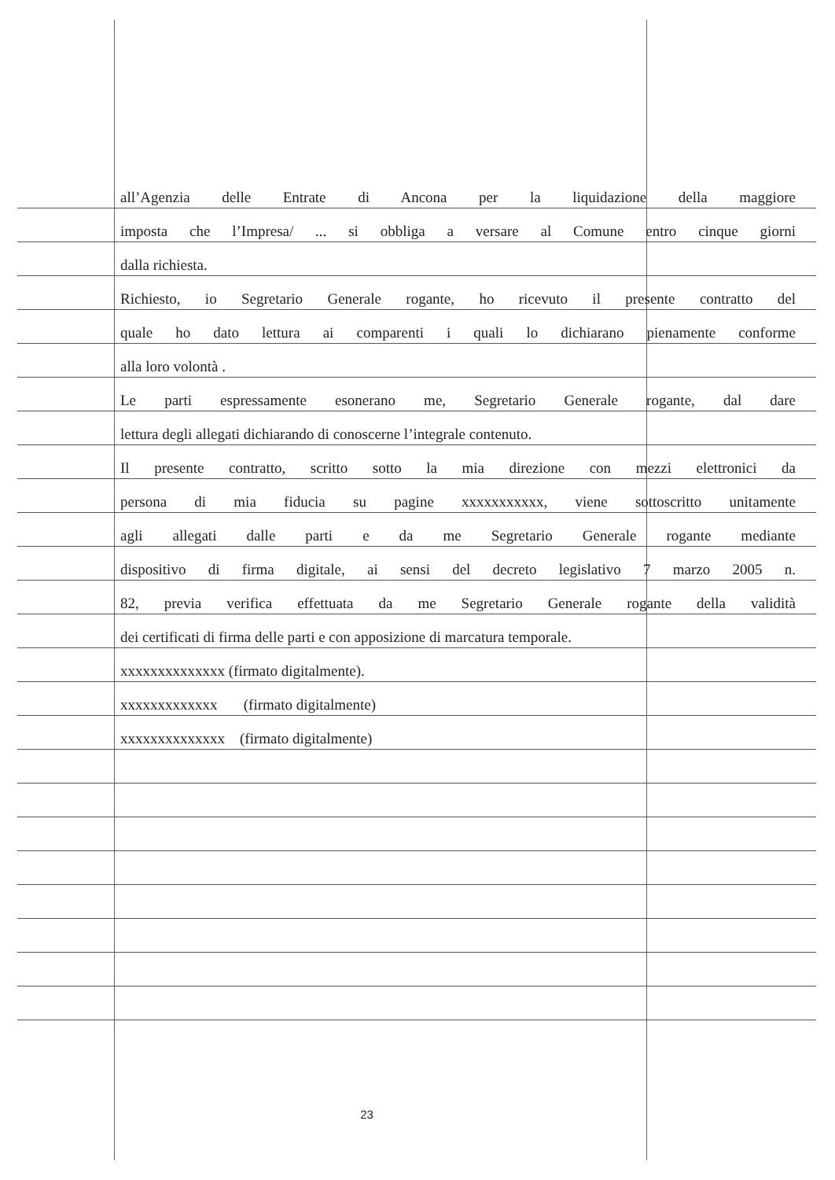all’Agenzia delle Entrate di Ancona per la liquidazione della maggiore
imposta che l’Impresa/ ... si obbliga a versare al Comune entro cinque giorni
dalla richiesta.
Richiesto, io Segretario Generale rogante, ho ricevuto il presente contratto del
quale ho dato lettura ai comparenti i quali lo dichiarano pienamente conforme
alla loro volontà .
Le parti espressamente esonerano me, Segretario Generale rogante, dal dare
lettura degli allegati dichiarando di conoscerne l’integrale contenuto.
Il presente contratto, scritto sotto la mia direzione con mezzi elettronici da
persona di mia fiducia su pagine xxxxxxxxxxx, viene sottoscritto unitamente
agli allegati dalle parti e da me Segretario Generale rogante mediante
dispositivo di firma digitale, ai sensi del decreto legislativo 7 marzo 2005 n.
82, previa verifica effettuata da me Segretario Generale rogante della validità
dei certificati di firma delle parti e con apposizione di marcatura temporale.
xxxxxxxxxxxxxx (firmato digitalmente).
xxxxxxxxxxxxx (firmato digitalmente)
xxxxxxxxxxxxxx (firmato digitalmente)
23